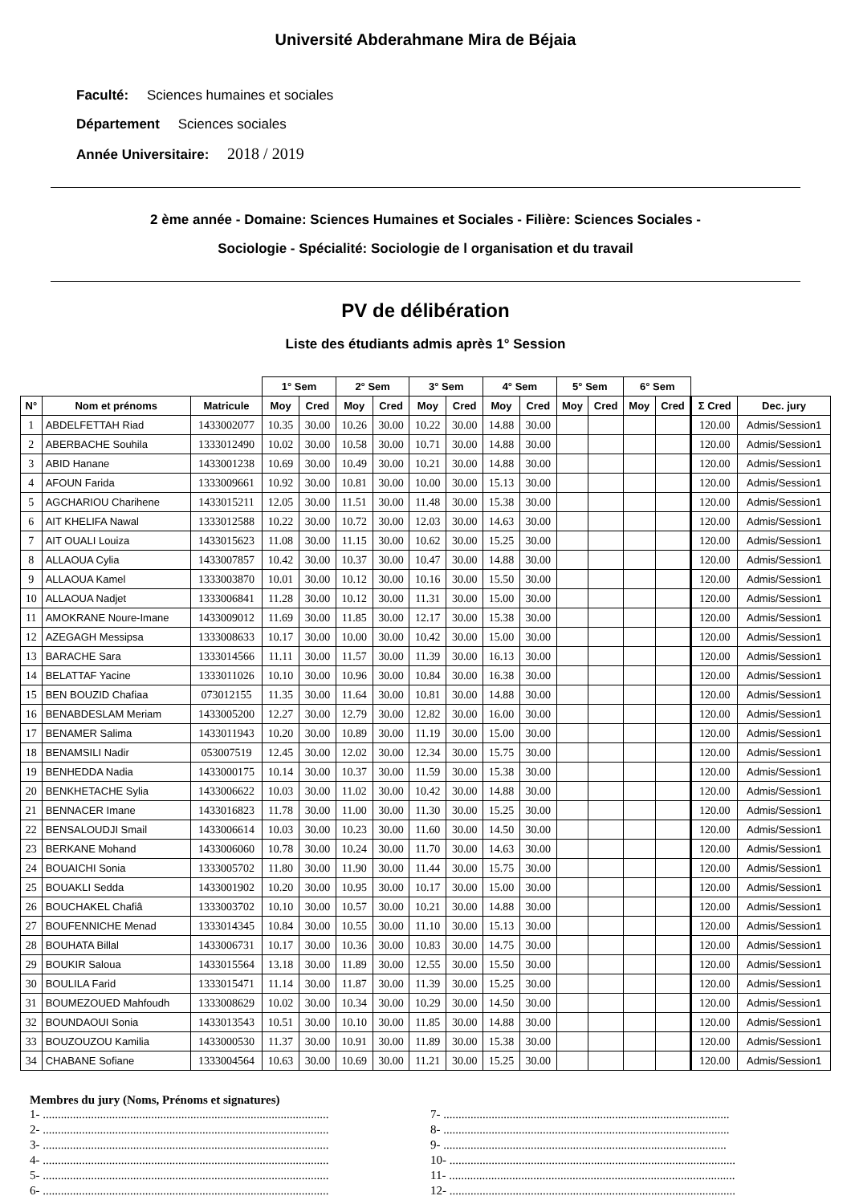Université Abderahmane Mira de Béjaia
Faculté: Sciences humaines et sociales
Département Sciences sociales
Année Universitaire: 2018 / 2019
2 ème année - Domaine: Sciences Humaines et Sociales - Filière: Sciences Sociales -
Sociologie - Spécialité: Sociologie de l organisation et du travail
PV de délibération
Liste des étudiants admis après 1° Session
| | | | 1° Sem | | 2° Sem | | 3° Sem | | 4° Sem | | 5° Sem | | 6° Sem | | | |
| --- | --- | --- | --- | --- | --- | --- | --- | --- | --- | --- | --- | --- | --- | --- | --- | --- |
| N° | Nom et prénoms | Matricule | Moy | Cred | Moy | Cred | Moy | Cred | Moy | Cred | Moy | Cred | Moy | Cred | Σ Cred | Dec. jury |
| 1 | ABDELFETTAH Riad | 1433002077 | 10.35 | 30.00 | 10.26 | 30.00 | 10.22 | 30.00 | 14.88 | 30.00 | | | | | 120.00 | Admis/Session1 |
| 2 | ABERBACHE Souhila | 1333012490 | 10.02 | 30.00 | 10.58 | 30.00 | 10.71 | 30.00 | 14.88 | 30.00 | | | | | 120.00 | Admis/Session1 |
| 3 | ABID Hanane | 1433001238 | 10.69 | 30.00 | 10.49 | 30.00 | 10.21 | 30.00 | 14.88 | 30.00 | | | | | 120.00 | Admis/Session1 |
| 4 | AFOUN Farida | 1333009661 | 10.92 | 30.00 | 10.81 | 30.00 | 10.00 | 30.00 | 15.13 | 30.00 | | | | | 120.00 | Admis/Session1 |
| 5 | AGCHARIOU Charihene | 1433015211 | 12.05 | 30.00 | 11.51 | 30.00 | 11.48 | 30.00 | 15.38 | 30.00 | | | | | 120.00 | Admis/Session1 |
| 6 | AIT KHELIFA Nawal | 1333012588 | 10.22 | 30.00 | 10.72 | 30.00 | 12.03 | 30.00 | 14.63 | 30.00 | | | | | 120.00 | Admis/Session1 |
| 7 | AIT OUALI Louiza | 1433015623 | 11.08 | 30.00 | 11.15 | 30.00 | 10.62 | 30.00 | 15.25 | 30.00 | | | | | 120.00 | Admis/Session1 |
| 8 | ALLAOUA Cylia | 1433007857 | 10.42 | 30.00 | 10.37 | 30.00 | 10.47 | 30.00 | 14.88 | 30.00 | | | | | 120.00 | Admis/Session1 |
| 9 | ALLAOUA Kamel | 1333003870 | 10.01 | 30.00 | 10.12 | 30.00 | 10.16 | 30.00 | 15.50 | 30.00 | | | | | 120.00 | Admis/Session1 |
| 10 | ALLAOUA Nadjet | 1333006841 | 11.28 | 30.00 | 10.12 | 30.00 | 11.31 | 30.00 | 15.00 | 30.00 | | | | | 120.00 | Admis/Session1 |
| 11 | AMOKRANE Noure-Imane | 1433009012 | 11.69 | 30.00 | 11.85 | 30.00 | 12.17 | 30.00 | 15.38 | 30.00 | | | | | 120.00 | Admis/Session1 |
| 12 | AZEGAGH Messipsa | 1333008633 | 10.17 | 30.00 | 10.00 | 30.00 | 10.42 | 30.00 | 15.00 | 30.00 | | | | | 120.00 | Admis/Session1 |
| 13 | BARACHE Sara | 1333014566 | 11.11 | 30.00 | 11.57 | 30.00 | 11.39 | 30.00 | 16.13 | 30.00 | | | | | 120.00 | Admis/Session1 |
| 14 | BELATTAF Yacine | 1333011026 | 10.10 | 30.00 | 10.96 | 30.00 | 10.84 | 30.00 | 16.38 | 30.00 | | | | | 120.00 | Admis/Session1 |
| 15 | BEN BOUZID Chafiaa | 073012155 | 11.35 | 30.00 | 11.64 | 30.00 | 10.81 | 30.00 | 14.88 | 30.00 | | | | | 120.00 | Admis/Session1 |
| 16 | BENABDESLAM Meriam | 1433005200 | 12.27 | 30.00 | 12.79 | 30.00 | 12.82 | 30.00 | 16.00 | 30.00 | | | | | 120.00 | Admis/Session1 |
| 17 | BENAMER Salima | 1433011943 | 10.20 | 30.00 | 10.89 | 30.00 | 11.19 | 30.00 | 15.00 | 30.00 | | | | | 120.00 | Admis/Session1 |
| 18 | BENAMSILI Nadir | 053007519 | 12.45 | 30.00 | 12.02 | 30.00 | 12.34 | 30.00 | 15.75 | 30.00 | | | | | 120.00 | Admis/Session1 |
| 19 | BENHEDDA Nadia | 1433000175 | 10.14 | 30.00 | 10.37 | 30.00 | 11.59 | 30.00 | 15.38 | 30.00 | | | | | 120.00 | Admis/Session1 |
| 20 | BENKHETACHE Sylia | 1433006622 | 10.03 | 30.00 | 11.02 | 30.00 | 10.42 | 30.00 | 14.88 | 30.00 | | | | | 120.00 | Admis/Session1 |
| 21 | BENNACER Imane | 1433016823 | 11.78 | 30.00 | 11.00 | 30.00 | 11.30 | 30.00 | 15.25 | 30.00 | | | | | 120.00 | Admis/Session1 |
| 22 | BENSALOUDJI Smail | 1433006614 | 10.03 | 30.00 | 10.23 | 30.00 | 11.60 | 30.00 | 14.50 | 30.00 | | | | | 120.00 | Admis/Session1 |
| 23 | BERKANE Mohand | 1433006060 | 10.78 | 30.00 | 10.24 | 30.00 | 11.70 | 30.00 | 14.63 | 30.00 | | | | | 120.00 | Admis/Session1 |
| 24 | BOUAICHI Sonia | 1333005702 | 11.80 | 30.00 | 11.90 | 30.00 | 11.44 | 30.00 | 15.75 | 30.00 | | | | | 120.00 | Admis/Session1 |
| 25 | BOUAKLI Sedda | 1433001902 | 10.20 | 30.00 | 10.95 | 30.00 | 10.17 | 30.00 | 15.00 | 30.00 | | | | | 120.00 | Admis/Session1 |
| 26 | BOUCHAKEL Chafiâ | 1333003702 | 10.10 | 30.00 | 10.57 | 30.00 | 10.21 | 30.00 | 14.88 | 30.00 | | | | | 120.00 | Admis/Session1 |
| 27 | BOUFENNICHE Menad | 1333014345 | 10.84 | 30.00 | 10.55 | 30.00 | 11.10 | 30.00 | 15.13 | 30.00 | | | | | 120.00 | Admis/Session1 |
| 28 | BOUHATA Billal | 1433006731 | 10.17 | 30.00 | 10.36 | 30.00 | 10.83 | 30.00 | 14.75 | 30.00 | | | | | 120.00 | Admis/Session1 |
| 29 | BOUKIR Saloua | 1433015564 | 13.18 | 30.00 | 11.89 | 30.00 | 12.55 | 30.00 | 15.50 | 30.00 | | | | | 120.00 | Admis/Session1 |
| 30 | BOULILA Farid | 1333015471 | 11.14 | 30.00 | 11.87 | 30.00 | 11.39 | 30.00 | 15.25 | 30.00 | | | | | 120.00 | Admis/Session1 |
| 31 | BOUMEZOUED Mahfoudh | 1333008629 | 10.02 | 30.00 | 10.34 | 30.00 | 10.29 | 30.00 | 14.50 | 30.00 | | | | | 120.00 | Admis/Session1 |
| 32 | BOUNDAOUI Sonia | 1433013543 | 10.51 | 30.00 | 10.10 | 30.00 | 11.85 | 30.00 | 14.88 | 30.00 | | | | | 120.00 | Admis/Session1 |
| 33 | BOUZOUZOU Kamilia | 1433000530 | 11.37 | 30.00 | 10.91 | 30.00 | 11.89 | 30.00 | 15.38 | 30.00 | | | | | 120.00 | Admis/Session1 |
| 34 | CHABANE Sofiane | 1333004564 | 10.63 | 30.00 | 10.69 | 30.00 | 11.21 | 30.00 | 15.25 | 30.00 | | | | | 120.00 | Admis/Session1 |
Membres du jury (Noms, Prénoms et signatures)
1- ...............................................................................................
2- ...............................................................................................
3- ...............................................................................................
4- ...............................................................................................
5- ...............................................................................................
6- ...............................................................................................
7- ...............................................................................................
8- ...............................................................................................
9- ..............................................................................................
10- ...............................................................................................
11- ...............................................................................................
12- ...............................................................................................